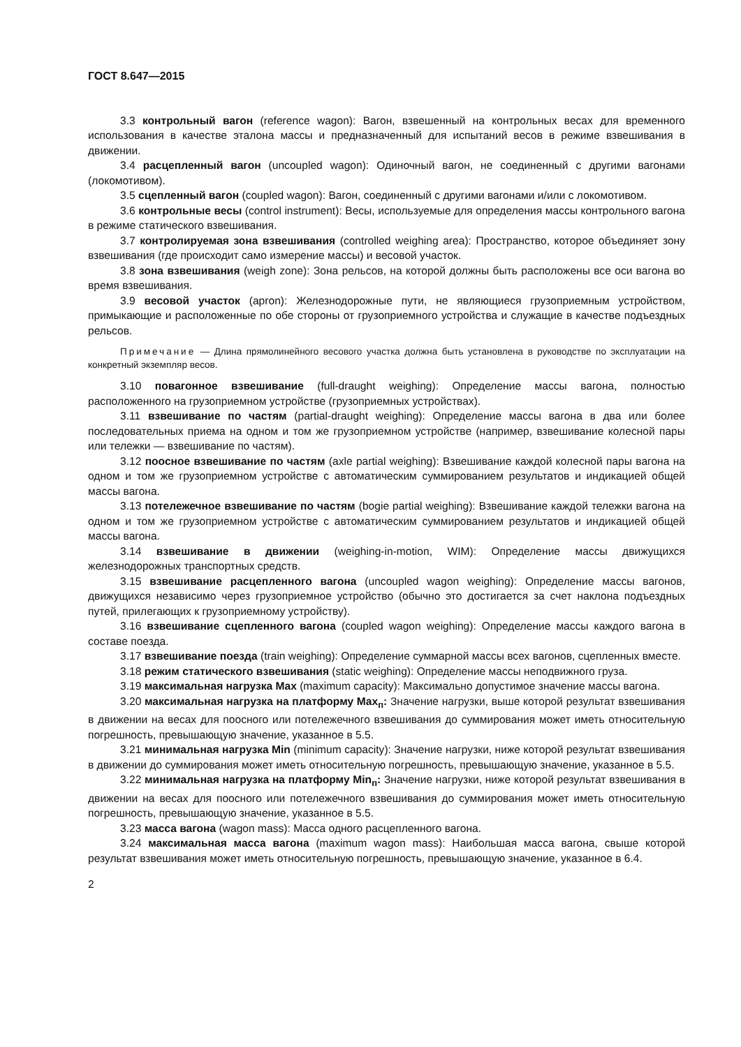ГОСТ 8.647—2015
3.3 контрольный вагон (reference wagon): Вагон, взвешенный на контрольных весах для временного использования в качестве эталона массы и предназначенный для испытаний весов в режиме взвешивания в движении.
3.4 расцепленный вагон (uncoupled wagon): Одиночный вагон, не соединенный с другими вагонами (локомотивом).
3.5 сцепленный вагон (coupled wagon): Вагон, соединенный с другими вагонами и/или с локомотивом.
3.6 контрольные весы (control instrument): Весы, используемые для определения массы контрольного вагона в режиме статического взвешивания.
3.7 контролируемая зона взвешивания (controlled weighing area): Пространство, которое объединяет зону взвешивания (где происходит само измерение массы) и весовой участок.
3.8 зона взвешивания (weigh zone): Зона рельсов, на которой должны быть расположены все оси вагона во время взвешивания.
3.9 весовой участок (apron): Железнодорожные пути, не являющиеся грузоприемным устройством, примыкающие и расположенные по обе стороны от грузоприемного устройства и служащие в качестве подъездных рельсов.
Примечание — Длина прямолинейного весового участка должна быть установлена в руководстве по эксплуатации на конкретный экземпляр весов.
3.10 повагонное взвешивание (full-draught weighing): Определение массы вагона, полностью расположенного на грузоприемном устройстве (грузоприемных устройствах).
3.11 взвешивание по частям (partial-draught weighing): Определение массы вагона в два или более последовательных приема на одном и том же грузоприемном устройстве (например, взвешивание колесной пары или тележки — взвешивание по частям).
3.12 поосное взвешивание по частям (axle partial weighing): Взвешивание каждой колесной пары вагона на одном и том же грузоприемном устройстве с автоматическим суммированием результатов и индикацией общей массы вагона.
3.13 потележечное взвешивание по частям (bogie partial weighing): Взвешивание каждой тележки вагона на одном и том же грузоприемном устройстве с автоматическим суммированием результатов и индикацией общей массы вагона.
3.14 взвешивание в движении (weighing-in-motion, WIM): Определение массы движущихся железнодорожных транспортных средств.
3.15 взвешивание расцепленного вагона (uncoupled wagon weighing): Определение массы вагонов, движущихся независимо через грузоприемное устройство (обычно это достигается за счет наклона подъездных путей, прилегающих к грузоприемному устройству).
3.16 взвешивание сцепленного вагона (coupled wagon weighing): Определение массы каждого вагона в составе поезда.
3.17 взвешивание поезда (train weighing): Определение суммарной массы всех вагонов, сцепленных вместе.
3.18 режим статического взвешивания (static weighing): Определение массы неподвижного груза.
3.19 максимальная нагрузка Max (maximum capacity): Максимально допустимое значение массы вагона.
3.20 максимальная нагрузка на платформу Max<sub>п</sub>: Значение нагрузки, выше которой результат взвешивания в движении на весах для поосного или потележечного взвешивания до суммирования может иметь относительную погрешность, превышающую значение, указанное в 5.5.
3.21 минимальная нагрузка Min (minimum capacity): Значение нагрузки, ниже которой результат взвешивания в движении до суммирования может иметь относительную погрешность, превышающую значение, указанное в 5.5.
3.22 минимальная нагрузка на платформу Min<sub>п</sub>: Значение нагрузки, ниже которой результат взвешивания в движении на весах для поосного или потележечного взвешивания до суммирования может иметь относительную погрешность, превышающую значение, указанное в 5.5.
3.23 масса вагона (wagon mass): Масса одного расцепленного вагона.
3.24 максимальная масса вагона (maximum wagon mass): Наибольшая масса вагона, свыше которой результат взвешивания может иметь относительную погрешность, превышающую значение, указанное в 6.4.
2